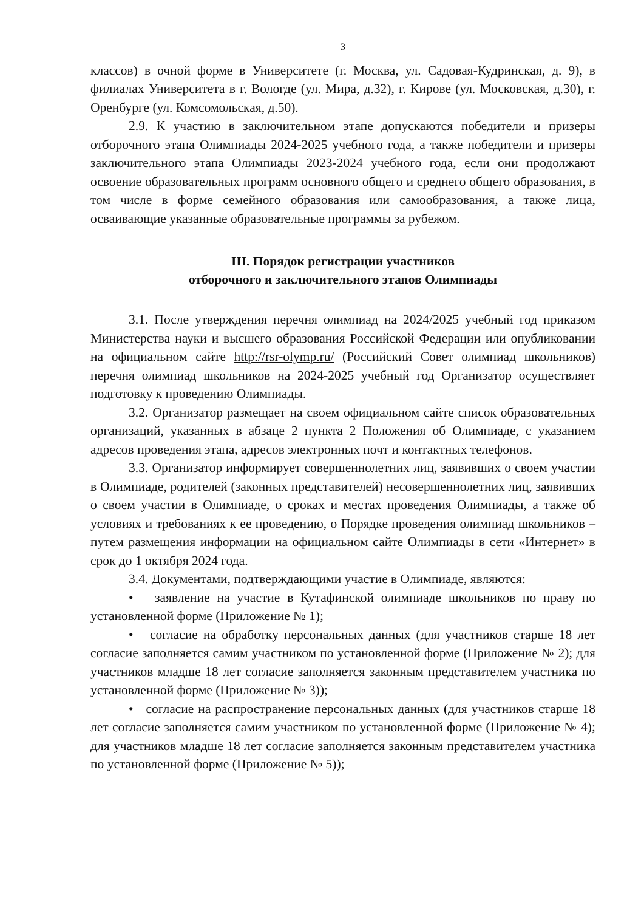3
классов) в очной форме в Университете (г. Москва, ул. Садовая-Кудринская, д. 9), в филиалах Университета в г. Вологде (ул. Мира, д.32), г. Кирове (ул. Московская, д.30), г. Оренбурге (ул. Комсомольская, д.50).
2.9. К участию в заключительном этапе допускаются победители и призеры отборочного этапа Олимпиады 2024-2025 учебного года, а также победители и призеры заключительного этапа Олимпиады 2023-2024 учебного года, если они продолжают освоение образовательных программ основного общего и среднего общего образования, в том числе в форме семейного образования или самообразования, а также лица, осваивающие указанные образовательные программы за рубежом.
III. Порядок регистрации участников
отборочного и заключительного этапов Олимпиады
3.1. После утверждения перечня олимпиад на 2024/2025 учебный год приказом Министерства науки и высшего образования Российской Федерации или опубликовании на официальном сайте http://rsr-olymp.ru/ (Российский Совет олимпиад школьников) перечня олимпиад школьников на 2024-2025 учебный год Организатор осуществляет подготовку к проведению Олимпиады.
3.2. Организатор размещает на своем официальном сайте список образовательных организаций, указанных в абзаце 2 пункта 2 Положения об Олимпиаде, с указанием адресов проведения этапа, адресов электронных почт и контактных телефонов.
3.3. Организатор информирует совершеннолетних лиц, заявивших о своем участии в Олимпиаде, родителей (законных представителей) несовершеннолетних лиц, заявивших о своем участии в Олимпиаде, о сроках и местах проведения Олимпиады, а также об условиях и требованиях к ее проведению, о Порядке проведения олимпиад школьников – путем размещения информации на официальном сайте Олимпиады в сети «Интернет» в срок до 1 октября 2024 года.
3.4. Документами, подтверждающими участие в Олимпиаде, являются:
• заявление на участие в Кутафинской олимпиаде школьников по праву по установленной форме (Приложение № 1);
• согласие на обработку персональных данных (для участников старше 18 лет согласие заполняется самим участником по установленной форме (Приложение № 2); для участников младше 18 лет согласие заполняется законным представителем участника по установленной форме (Приложение № 3));
• согласие на распространение персональных данных (для участников старше 18 лет согласие заполняется самим участником по установленной форме (Приложение № 4); для участников младше 18 лет согласие заполняется законным представителем участника по установленной форме (Приложение № 5));